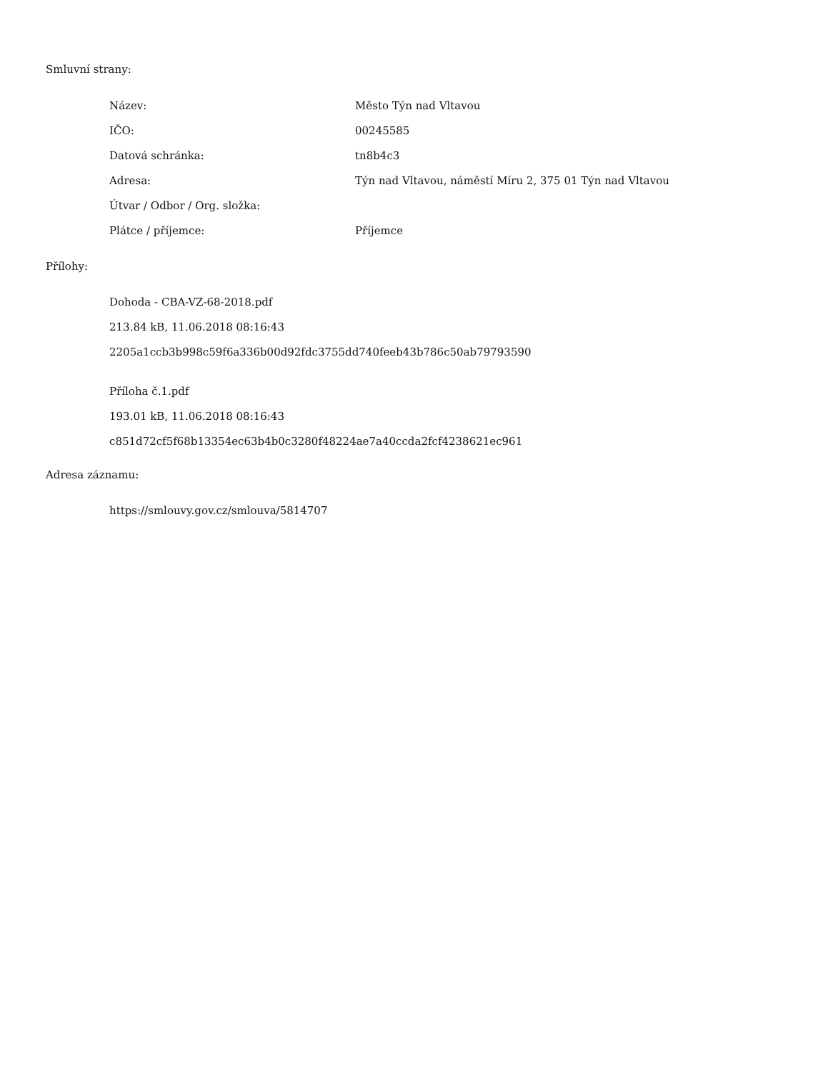Smluvní strany:
| Název: | Město Týn nad Vltavou |
| IČO: | 00245585 |
| Datová schránka: | tn8b4c3 |
| Adresa: | Týn nad Vltavou, náměstí Míru 2, 375 01 Týn nad Vltavou |
| Útvar / Odbor / Org. složka: | |
| Plátce / příjemce: | Příjemce |
Přílohy:
Dohoda - CBA-VZ-68-2018.pdf
213.84 kB, 11.06.2018 08:16:43
2205a1ccb3b998c59f6a336b00d92fdc3755dd740feeb43b786c50ab79793590
Příloha č.1.pdf
193.01 kB, 11.06.2018 08:16:43
c851d72cf5f68b13354ec63b4b0c3280f48224ae7a40ccda2fcf4238621ec961
Adresa záznamu:
https://smlouvy.gov.cz/smlouva/5814707